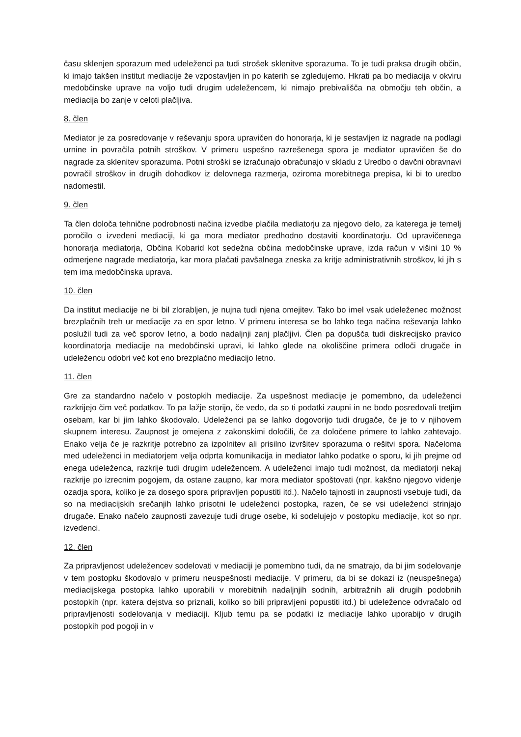času sklenjen sporazum med udeleženci pa tudi strošek sklenitve sporazuma. To je tudi praksa drugih občin, ki imajo takšen institut mediacije že vzpostavljen in po katerih se zgledujemo. Hkrati pa bo mediacija v okviru medobčinske uprave na voljo tudi drugim udeležencem, ki nimajo prebivališča na območju teh občin, a mediacija bo zanje v celoti plačljiva.
8. člen
Mediator je za posredovanje v reševanju spora upravičen do honorarja, ki je sestavljen iz nagrade na podlagi urnine in povračila potnih stroškov. V primeru uspešno razrešenega spora je mediator upravičen še do nagrade za sklenitev sporazuma. Potni stroški se izračunajo obračunajo v skladu z Uredbo o davčni obravnavi povračil stroškov in drugih dohodkov iz delovnega razmerja, oziroma morebitnega prepisa, ki bi to uredbo nadomestil.
9. člen
Ta člen določa tehnične podrobnosti načina izvedbe plačila mediatorju za njegovo delo, za katerega je temelj poročilo o izvedeni mediaciji, ki ga mora mediator predhodno dostaviti koordinatorju. Od upravičenega honorarja mediatorja, Občina Kobarid kot sedežna občina medobčinske uprave, izda račun v višini 10 % odmerjene nagrade mediatorja, kar mora plačati pavšalnega zneska za kritje administrativnih stroškov, ki jih s tem ima medobčinska uprava.
10. člen
Da institut mediacije ne bi bil zlorabljen, je nujna tudi njena omejitev. Tako bo imel vsak udeleženec možnost brezplačnih treh ur mediacije za en spor letno. V primeru interesa se bo lahko tega načina reševanja lahko poslužil tudi za več sporov letno, a bodo nadaljnji zanj plačljivi. Člen pa dopušča tudi diskrecijsko pravico koordinatorja mediacije na medobčinski upravi, ki lahko glede na okoliščine primera odloči drugače in udeležencu odobri več kot eno brezplačno mediacijo letno.
11. člen
Gre za standardno načelo v postopkih mediacije. Za uspešnost mediacije je pomembno, da udeleženci razkrijejo čim več podatkov. To pa lažje storijo, če vedo, da so ti podatki zaupni in ne bodo posredovali tretjim osebam, kar bi jim lahko škodovalo. Udeleženci pa se lahko dogovorijo tudi drugače, če je to v njihovem skupnem interesu. Zaupnost je omejena z zakonskimi določili, če za določene primere to lahko zahtevajo. Enako velja če je razkritje potrebno za izpolnitev ali prisilno izvršitev sporazuma o rešitvi spora. Načeloma med udeleženci in mediatorjem velja odprta komunikacija in mediator lahko podatke o sporu, ki jih prejme od enega udeleženca, razkrije tudi drugim udeležencem. A udeleženci imajo tudi možnost, da mediatorji nekaj razkrije po izrecnim pogojem, da ostane zaupno, kar mora mediator spoštovati (npr. kakšno njegovo videnje ozadja spora, koliko je za dosego spora pripravljen popustiti itd.). Načelo tajnosti in zaupnosti vsebuje tudi, da so na mediacijskih srečanjih lahko prisotni le udeleženci postopka, razen, če se vsi udeleženci strinjajo drugače. Enako načelo zaupnosti zavezuje tudi druge osebe, ki sodelujejo v postopku mediacije, kot so npr. izvedenci.
12. člen
Za pripravljenost udeležencev sodelovati v mediaciji je pomembno tudi, da ne smatrajo, da bi jim sodelovanje v tem postopku škodovalo v primeru neuspešnosti mediacije. V primeru, da bi se dokazi iz (neuspešnega) mediacijskega postopka lahko uporabili v morebitnih nadaljnjih sodnih, arbitražnih ali drugih podobnih postopkih (npr. katera dejstva so priznali, koliko so bili pripravljeni popustiti itd.) bi udeležence odvračalo od pripravljenosti sodelovanja v mediaciji. Kljub temu pa se podatki iz mediacije lahko uporabijo v drugih postopkih pod pogoji in v